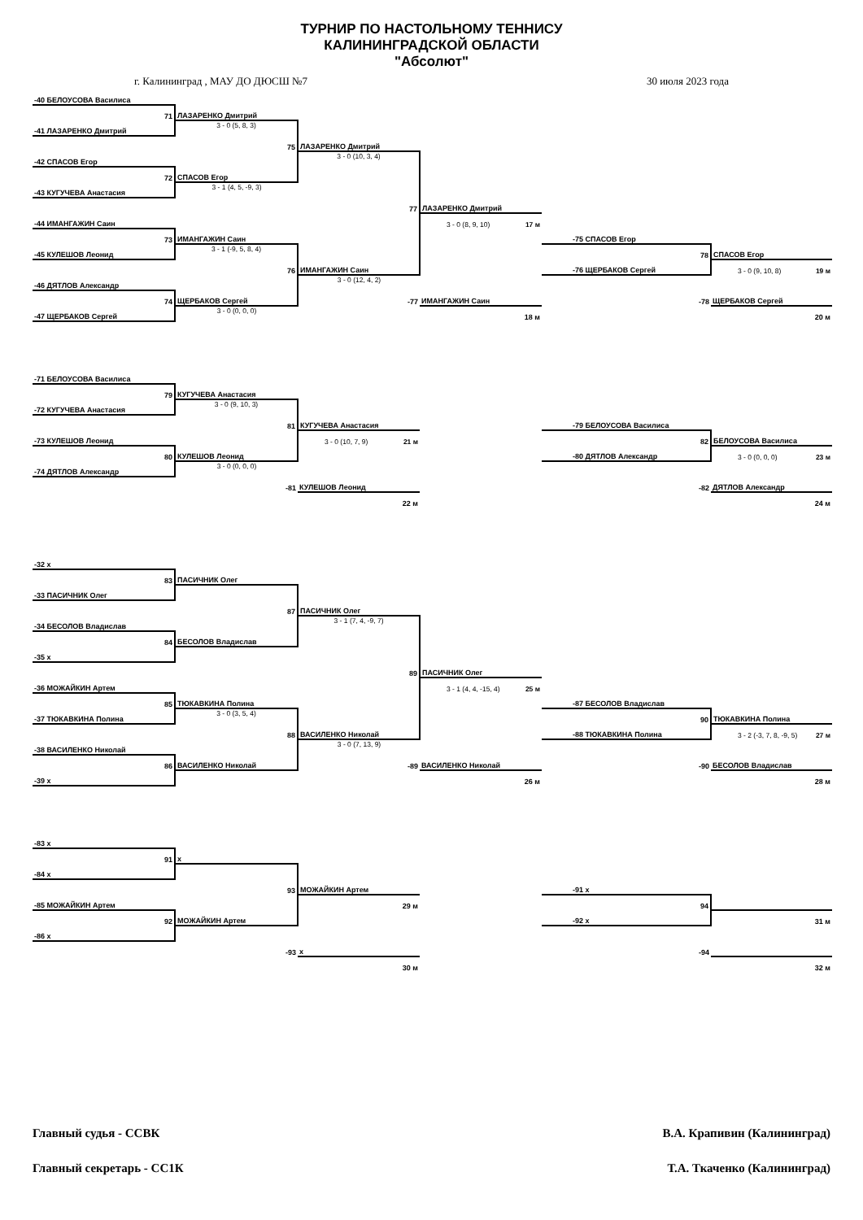ТУРНИР ПО НАСТОЛЬНОМУ ТЕННИСУ
КАЛИНИНГРАДСКОЙ ОБЛАСТИ
"Абсолют"
г. Калининград , МАУ ДО ДЮСШ №7 30 июля 2023 года
| -40 БЕЛОУСОВА Василиса | | | | | |
| 71 | ЛАЗАРЕНКО Дмитрий | | | | |
| -41 ЛАЗАРЕНКО Дмитрий | 3 - 0 (5, 8, 3) | | | | |
| | 75 | ЛАЗАРЕНКО Дмитрий | | | |
| -42 СПАСОВ Егор | | 3 - 0 (10, 3, 4) | | | |
| 72 | СПАСОВ Егор | | | | |
| -43 КУГУЧЕВА Анастасия | 3 - 1 (4, 5, -9, 3) | | | | |
| | | 77 | ЛАЗАРЕНКО Дмитрий | | |
| -44 ИМАНГАЖИН Саин | | | 3 - 0 (8, 9, 10) 17 м | | |
| 73 | ИМАНГАЖИН Саин | | | -75 СПАСОВ Егор | |
| -45 КУЛЕШОВ Леонид | 3 - 1 (-9, 5, 8, 4) | | | 78 | СПАСОВ Егор |
| | 76 | ИМАНГАЖИН Саин | | -76 ЩЕРБАКОВ Сергей | 3 - 0 (9, 10, 8) 19 м |
| -46 ДЯТЛОВ Александр | | 3 - 0 (12, 4, 2) | | | |
| 74 | ЩЕРБАКОВ Сергей | -77 | ИМАНГАЖИН Саин | -78 | ЩЕРБАКОВ Сергей |
| -47 ЩЕРБАКОВ Сергей | 3 - 0 (0, 0, 0) | | 18 м | | 20 м |
| -71 БЕЛОУСОВА Василиса | | | | | |
| 79 | КУГУЧЕВА Анастасия | | | | |
| -72 КУГУЧЕВА Анастасия | 3 - 0 (9, 10, 3) | | | | |
| | 81 | КУГУЧЕВА Анастасия | | -79 БЕЛОУСОВА Василиса | |
| -73 КУЛЕШОВ Леонид | | 3 - 0 (10, 7, 9) 21 м | | 82 | БЕЛОУСОВА Василиса |
| 80 | КУЛЕШОВ Леонид | | | -80 ДЯТЛОВ Александр | 3 - 0 (0, 0, 0) 23 м |
| -74 ДЯТЛОВ Александр | 3 - 0 (0, 0, 0) | | | | |
| | -81 | КУЛЕШОВ Леонид | | -82 | ДЯТЛОВ Александр |
| | | 22 м | | | 24 м |
| -32 x | | | | | |
| 83 | ПАСИЧНИК Олег | | | | |
| -33 ПАСИЧНИК Олег | | | | | |
| | 87 | ПАСИЧНИК Олег | | | |
| -34 БЕСОЛОВ Владислав | | 3 - 1 (7, 4, -9, 7) | | | |
| 84 | БЕСОЛОВ Владислав | | | | |
| -35 x | | | | | |
| | | 89 | ПАСИЧНИК Олег | | |
| -36 МОЖАЙКИН Артем | | | 3 - 1 (4, 4, -15, 4) 25 м | | |
| 85 | ТЮКАВКИНА Полина | | | -87 БЕСОЛОВ Владислав | |
| -37 ТЮКАВКИНА Полина | 3 - 0 (3, 5, 4) | | | 90 | ТЮКАВКИНА Полина |
| | 88 | ВАСИЛЕНКО Николай | | -88 ТЮКАВКИНА Полина | 3 - 2 (-3, 7, 8, -9, 5) 27 м |
| -38 ВАСИЛЕНКО Николай | | 3 - 0 (7, 13, 9) | | | |
| 86 | ВАСИЛЕНКО Николай | -89 | ВАСИЛЕНКО Николай | -90 | БЕСОЛОВ Владислав |
| -39 x | | | 26 м | | 28 м |
| -83 x | | | | | |
| 91 | x | | | | |
| -84 x | | | | | |
| | 93 | МОЖАЙКИН Артем | | -91 x | |
| -85 МОЖАЙКИН Артем | | 29 м | | 94 | |
| 92 | МОЖАЙКИН Артем | | | -92 x | 31 м |
| -86 x | | | | | |
| | -93 | x | | -94 | |
| | | 30 м | | | 32 м |
Главный судья - ССВК В.А. Крапивин (Калининград)
Главный секретарь - СС1К Т.А. Ткаченко (Калининград)